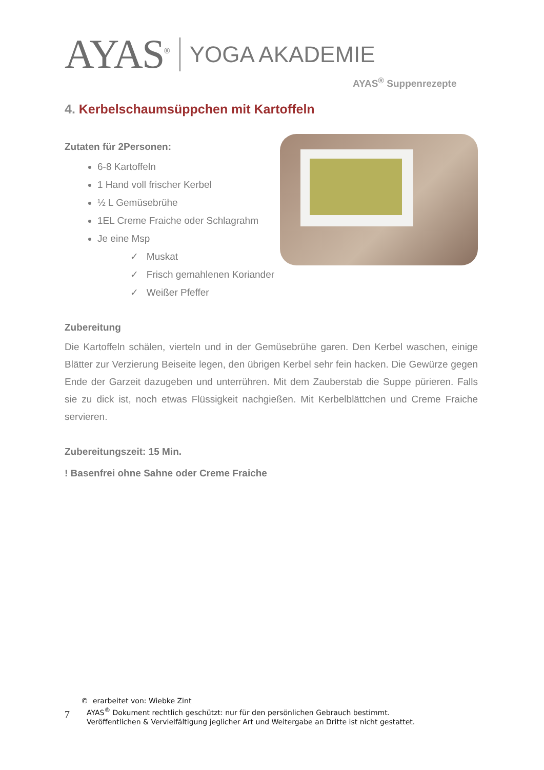AYAS<sup>®</sup> YOGA AKADEMIE
AYAS<sup>®</sup> Suppenrezepte
4. Kerbelschaumsüppchen mit Kartoffeln
Zutaten für 2Personen:
6-8 Kartoffeln
1 Hand voll frischer Kerbel
½ L Gemüsebrühe
1EL Creme Fraiche oder Schlagrahm
Je eine Msp
✓ Muskat
✓ Frisch gemahlenen Koriander
✓ Weißer Pfeffer
Zubereitung
Die Kartoffeln schälen, vierteln und in der Gemüsebrühe garen. Den Kerbel waschen, einige Blätter zur Verzierung Beiseite legen, den übrigen Kerbel sehr fein hacken. Die Gewürze gegen Ende der Garzeit dazugeben und unterrühren. Mit dem Zauberstab die Suppe pürieren. Falls sie zu dick ist, noch etwas Flüssigkeit nachgießen. Mit Kerbelblättchen und Creme Fraiche servieren.
Zubereitungszeit: 15 Min.
! Basenfrei ohne Sahne oder Creme Fraiche
© erarbeitet von: Wiebke Zint
7
AYAS<sup>®</sup> Dokument rechtlich geschützt: nur für den persönlichen Gebrauch bestimmt.
Veröffentlichen & Vervielfältigung jeglicher Art und Weitergabe an Dritte ist nicht gestattet.